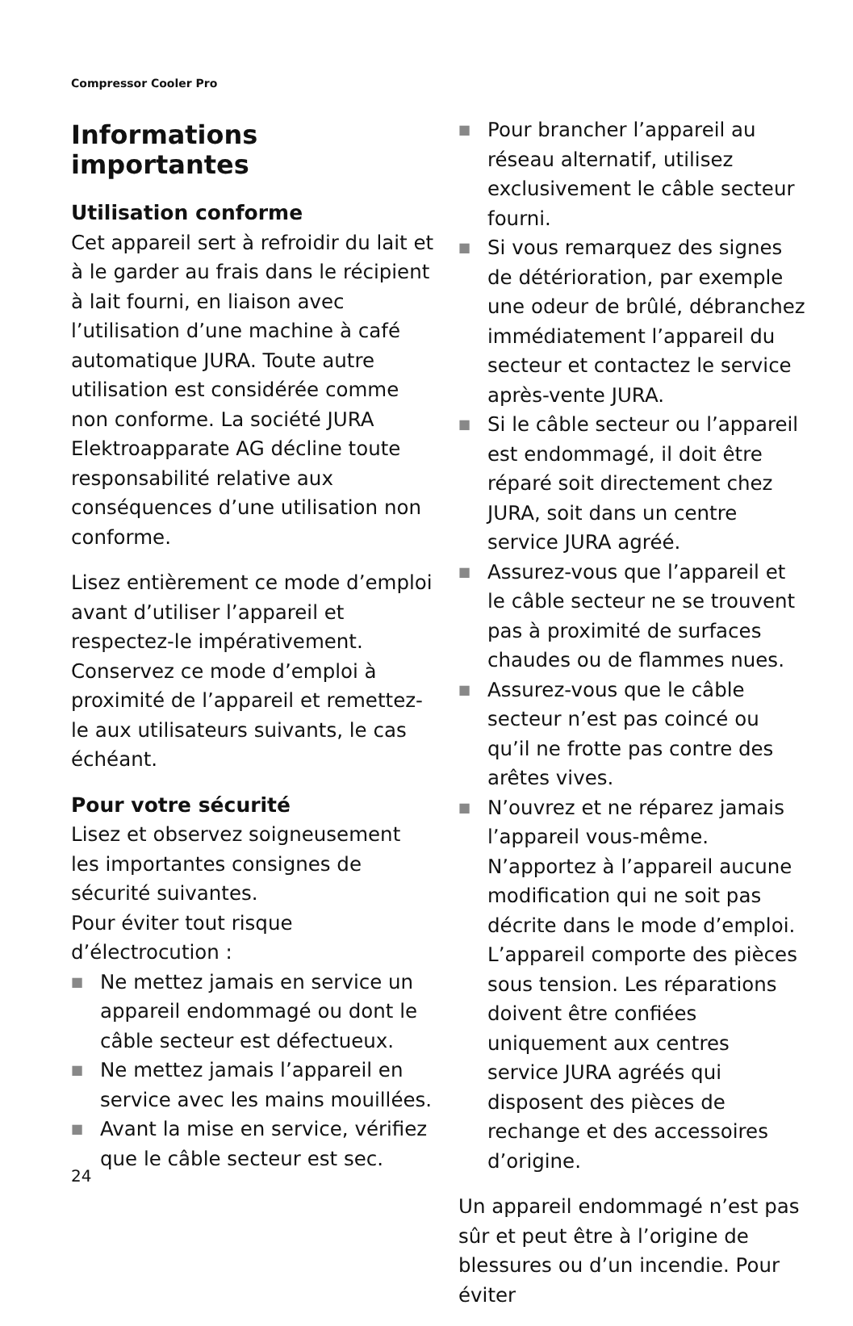Compressor Cooler Pro
Informations importantes
Utilisation conforme
Cet appareil sert à refroidir du lait et à le garder au frais dans le récipient à lait fourni, en liaison avec l’utilisation d’une machine à café automatique JURA. Toute autre utilisation est considérée comme non conforme. La société JURA Elektroapparate AG décline toute responsabilité relative aux conséquences d’une utilisation non conforme.
Lisez entièrement ce mode d’emploi avant d’utiliser l’appareil et respectez-le impérativement. Conservez ce mode d’emploi à proximité de l’appareil et remettez-le aux utilisateurs suivants, le cas échéant.
Pour votre sécurité
Lisez et observez soigneusement les importantes consignes de sécurité suivantes.
Pour éviter tout risque d’électrocution :
■ Ne mettez jamais en service un appareil endommagé ou dont le câble secteur est défectueux.
■ Ne mettez jamais l’appareil en service avec les mains mouillées.
■ Avant la mise en service, vérifiez que le câble secteur est sec.
■ Pour brancher l’appareil au réseau alternatif, utilisez exclusivement le câble secteur fourni.
■ Si vous remarquez des signes de détérioration, par exemple une odeur de brûlé, débranchez immédiatement l’appareil du secteur et contactez le service après-vente JURA.
■ Si le câble secteur ou l’appareil est endommagé, il doit être réparé soit directement chez JURA, soit dans un centre service JURA agréé.
■ Assurez-vous que l’appareil et le câble secteur ne se trouvent pas à proximité de surfaces chaudes ou de flammes nues.
■ Assurez-vous que le câble secteur n’est pas coincé ou qu’il ne frotte pas contre des arêtes vives.
■ N’ouvrez et ne réparez jamais l’appareil vous-même. N’apportez à l’appareil aucune modification qui ne soit pas décrite dans le mode d’emploi. L’appareil comporte des pièces sous tension. Les réparations doivent être confiées uniquement aux centres service JURA agréés qui disposent des pièces de rechange et des accessoires d’origine.
Un appareil endommagé n’est pas sûr et peut être à l’origine de blessures ou d’un incendie. Pour éviter
24